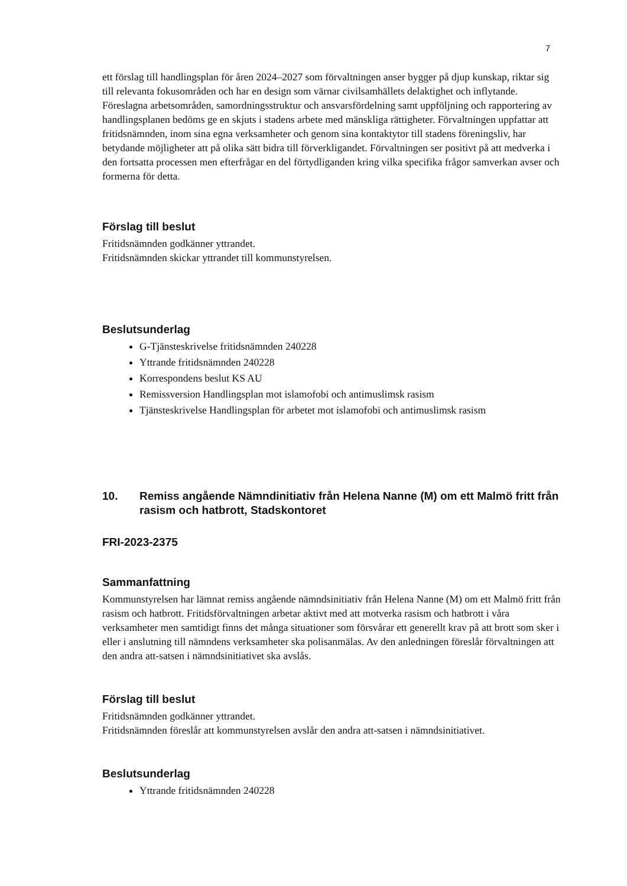7
ett förslag till handlingsplan för åren 2024–2027 som förvaltningen anser bygger på djup kunskap, riktar sig till relevanta fokusområden och har en design som värnar civilsamhällets delaktighet och inflytande. Föreslagna arbetsområden, samordningsstruktur och ansvarsfördelning samt uppföljning och rapportering av handlingsplanen bedöms ge en skjuts i stadens arbete med mänskliga rättigheter. Förvaltningen uppfattar att fritidsnämnden, inom sina egna verksamheter och genom sina kontaktytor till stadens föreningsliv, har betydande möjligheter att på olika sätt bidra till förverkligandet. Förvaltningen ser positivt på att medverka i den fortsatta processen men efterfrågar en del förtydliganden kring vilka specifika frågor samverkan avser och formerna för detta.
Förslag till beslut
Fritidsnämnden godkänner yttrandet.
Fritidsnämnden skickar yttrandet till kommunstyrelsen.
Beslutsunderlag
G-Tjänsteskrivelse fritidsnämnden 240228
Yttrande fritidsnämnden 240228
Korrespondens beslut KS AU
Remissversion Handlingsplan mot islamofobi och antimuslimsk rasism
Tjänsteskrivelse Handlingsplan för arbetet mot islamofobi och antimuslimsk rasism
10. Remiss angående Nämndinitiativ från Helena Nanne (M) om ett Malmö fritt från rasism och hatbrott, Stadskontoret
FRI-2023-2375
Sammanfattning
Kommunstyrelsen har lämnat remiss angående nämndsinitiativ från Helena Nanne (M) om ett Malmö fritt från rasism och hatbrott. Fritidsförvaltningen arbetar aktivt med att motverka rasism och hatbrott i våra verksamheter men samtidigt finns det många situationer som försvårar ett generellt krav på att brott som sker i eller i anslutning till nämndens verksamheter ska polisanmälas. Av den anledningen föreslår förvaltningen att den andra att-satsen i nämndsinitiativet ska avslås.
Förslag till beslut
Fritidsnämnden godkänner yttrandet.
Fritidsnämnden föreslår att kommunstyrelsen avslår den andra att-satsen i nämndsinitiativet.
Beslutsunderlag
Yttrande fritidsnämnden 240228